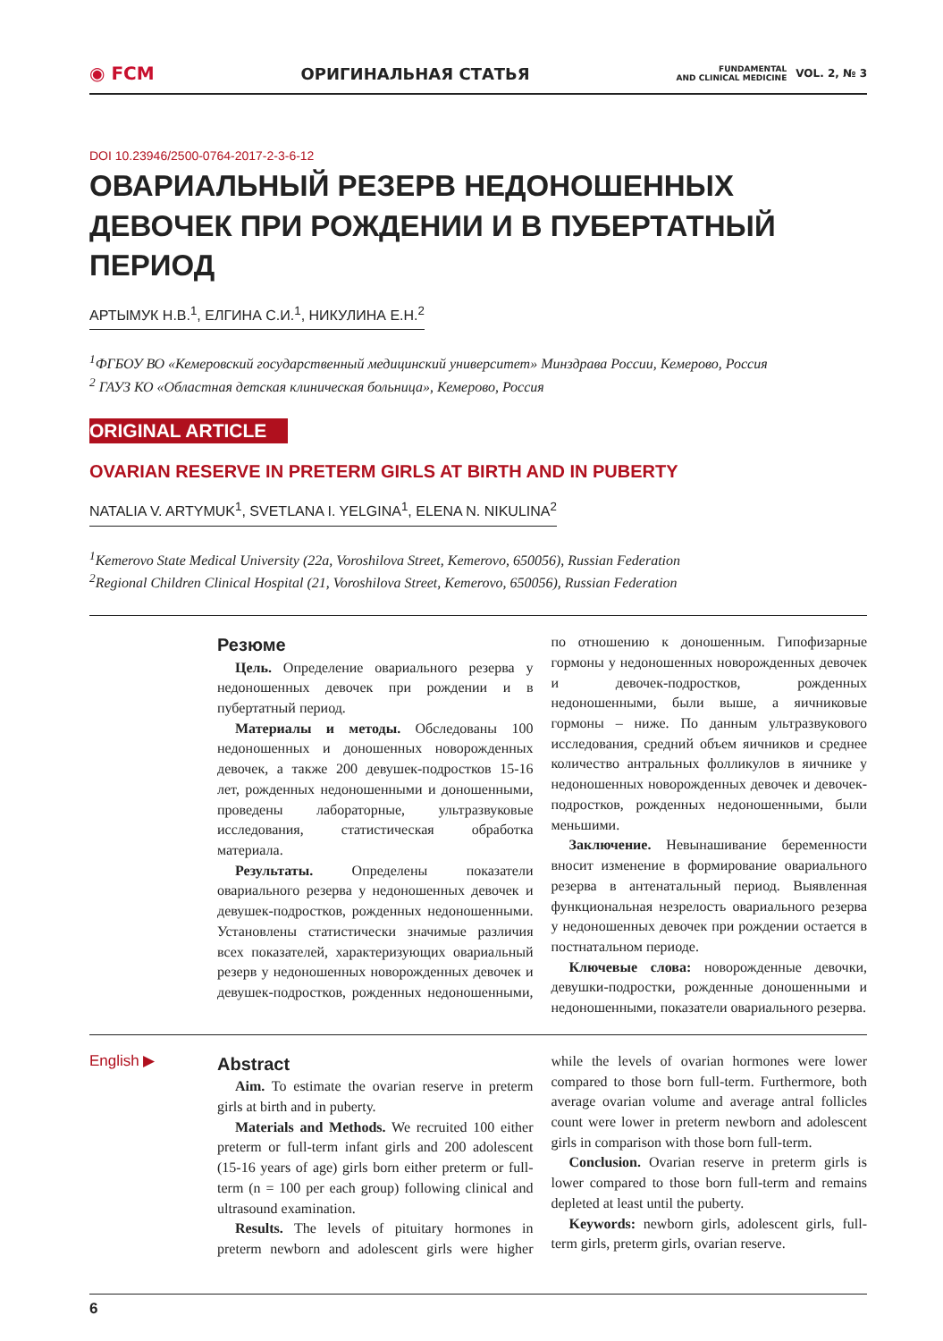◉ FCM ОРИГИНАЛЬНАЯ СТАТЬЯ FUNDAMENTAL
AND CLINICAL MEDICINE VOL. 2, № 3
DOI 10.23946/2500-0764-2017-2-3-6-12
ОВАРИАЛЬНЫЙ РЕЗЕРВ НЕДОНОШЕННЫХ ДЕВОЧЕК ПРИ РОЖДЕНИИ И В ПУБЕРТАТНЫЙ ПЕРИОД
АРТЫМУК Н.В.<sup>1</sup>, ЕЛГИНА С.И.<sup>1</sup>, НИКУЛИНА Е.Н.<sup>2</sup>
<sup>1</sup> ФГБОУ ВО «Кемеровский государственный медицинский университет» Минздрава России, Кемерово, Россия
<sup>2</sup> ГАУЗ КО «Областная детская клиническая больница», Кемерово, Россия
ORIGINAL ARTICLE
OVARIAN RESERVE IN PRETERM GIRLS AT BIRTH AND IN PUBERTY
NATALIA V. ARTYMUK<sup>1</sup>, SVETLANA I. YELGINA<sup>1</sup>, ELENA N. NIKULINA<sup>2</sup>
<sup>1</sup> Kemerovo State Medical University (22a, Voroshilova Street, Kemerovo, 650056), Russian Federation
<sup>2</sup> Regional Children Clinical Hospital (21, Voroshilova Street, Kemerovo, 650056), Russian Federation
Резюме
Цель. Определение овариального резерва у недоношенных девочек при рождении и в пубертатный период.
Материалы и методы. Обследованы 100 недоношенных и доношенных новорожденных девочек, а также 200 девушек-подростков 15-16 лет, рожденных недоношенными и доношенными, проведены лабораторные, ультразвуковые исследования, статистическая обработка материала.
Результаты. Определены показатели овариального резерва у недоношенных девочек и девушек-подростков, рожденных недоношенными. Установлены статистически значимые различия всех показателей, характеризующих овариальный резерв у недоношенных новорожденных девочек и девушек-подростков, рожденных недоношенными, по отношению к доношенным. Гипофизарные гормоны у недоношенных новорожденных девочек и девочек-подростков, рожденных недоношенными, были выше, а яичниковые гормоны – ниже. По данным ультразвукового исследования, средний объем яичников и среднее количество антральных фолликулов в яичнике у недоношенных новорожденных девочек и девочек-подростков, рожденных недоношенными, были меньшими.
Заключение. Невынашивание беременности вносит изменение в формирование овариального резерва в антенатальный период. Выявленная функциональная незрелость овариального резерва у недоношенных девочек при рождении остается в постнатальном периоде.
Ключевые слова: новорожденные девочки, девушки-подростки, рожденные доношенными и недоношенными, показатели овариального резерва.
English ▶
Abstract
Aim. To estimate the ovarian reserve in preterm girls at birth and in puberty.
Materials and Methods. We recruited 100 either preterm or full-term infant girls and 200 adolescent (15-16 years of age) girls born either preterm or full-term (n = 100 per each group) following clinical and ultrasound examination.
Results. The levels of pituitary hormones in preterm newborn and adolescent girls were higher while the levels of ovarian hormones were lower compared to those born full-term. Furthermore, both average ovarian volume and average antral follicles count were lower in preterm newborn and adolescent girls in comparison with those born full-term.
Conclusion. Ovarian reserve in preterm girls is lower compared to those born full-term and remains depleted at least until the puberty.
Keywords: newborn girls, adolescent girls, full-term girls, preterm girls, ovarian reserve.
6